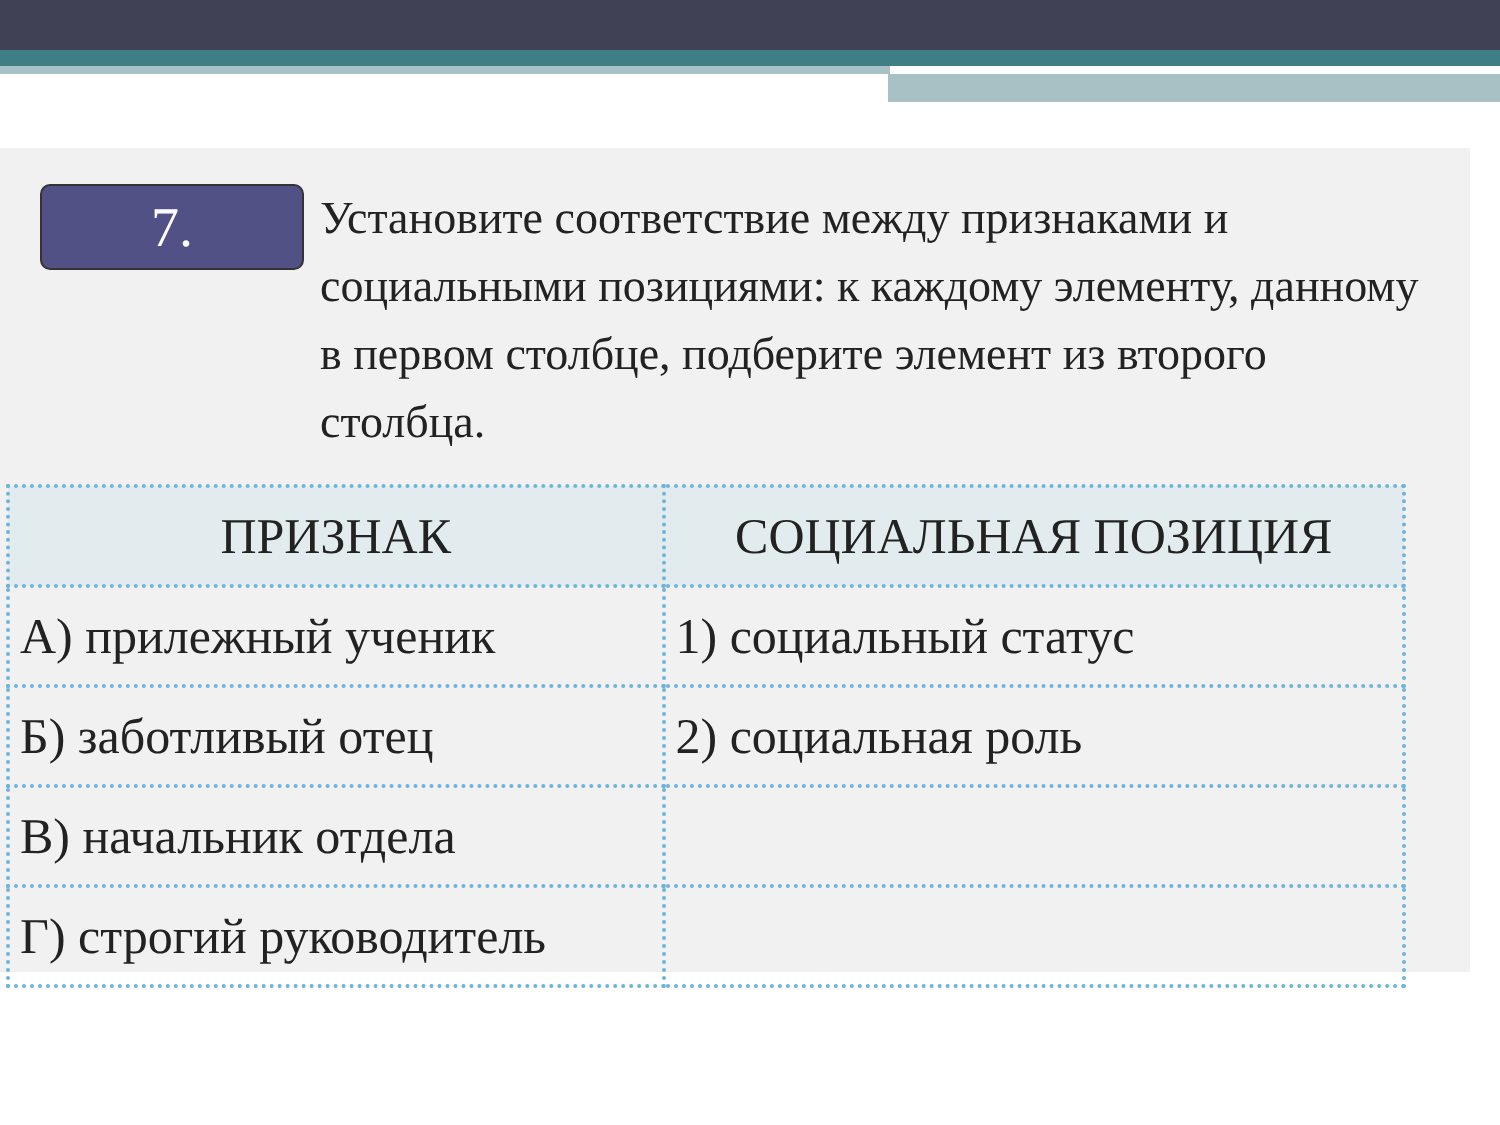7.
Установите соответствие между признаками и социальными позициями: к каждому элементу, данному в первом столбце, подберите элемент из второго столбца.
| ПРИЗНАК | СОЦИАЛЬНАЯ ПОЗИЦИЯ |
| --- | --- |
| А) прилежный ученик | 1) социальный статус |
| Б) заботливый отец | 2) социальная роль |
| В) начальник отдела | |
| Г) строгий руководитель | |